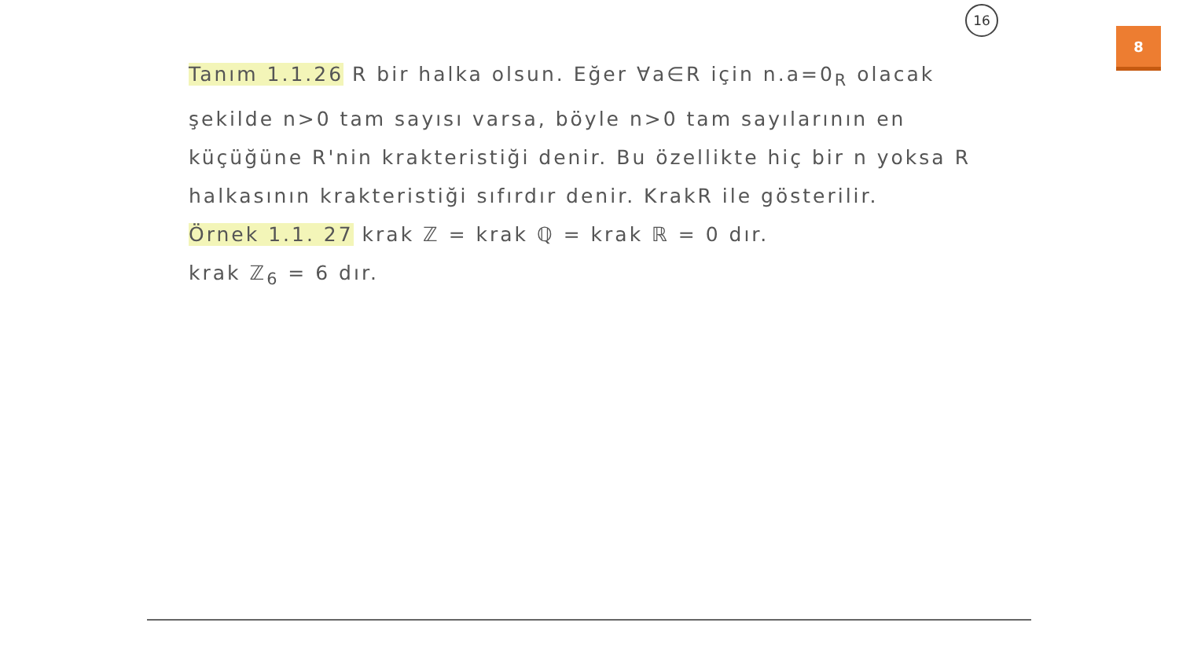16
8
Tanım 1.1.26 R bir halka olsun. Eğer ∀a∈R için n.a=0<sub>R</sub> olacak şekilde n>0 tam sayısı varsa, böyle n>0 tam sayılarının en küçüğüne R'nin krakteristiği denir. Bu özellikte hiç bir n yoksa R halkasının krakteristiği sıfırdır denir. KrakR ile gösterilir.
Örnek 1.1. 27 krak ℤ = krak ℚ = krak ℝ = 0 dır.
krak ℤ<sub>6</sub> = 6 dır.